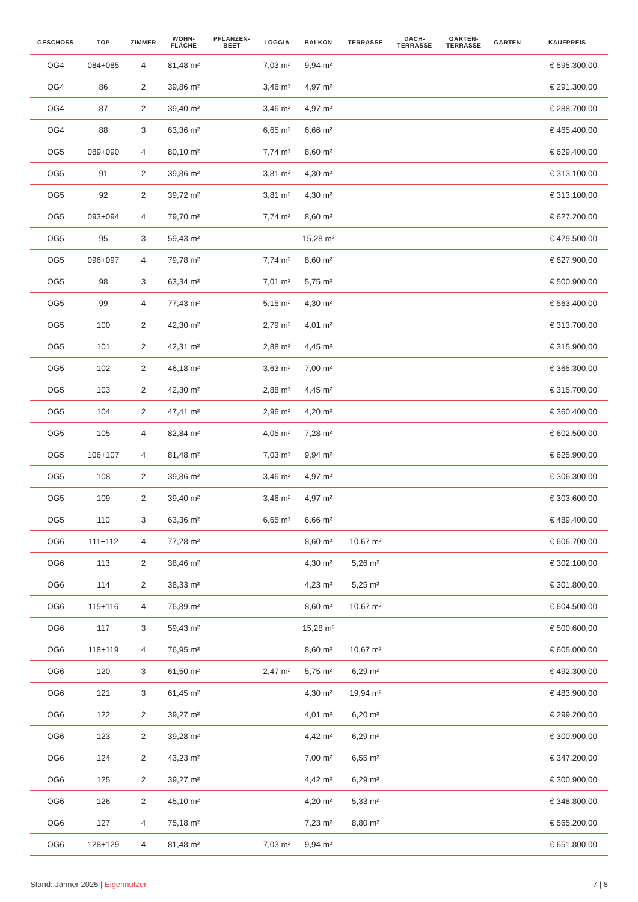| GESCHOSS | TOP | ZIMMER | WOHN- FLÄCHE | PFLANZEN- BEET | LOGGIA | BALKON | TERRASSE | DACH- TERRASSE | GARTEN- TERRASSE | GARTEN | KAUFPREIS |
| --- | --- | --- | --- | --- | --- | --- | --- | --- | --- | --- | --- |
| OG4 | 084+085 | 4 | 81,48 m² | | 7,03 m² | 9,94 m² | | | | | € 595.300,00 |
| OG4 | 86 | 2 | 39,86 m² | | 3,46 m² | 4,97 m² | | | | | € 291.300,00 |
| OG4 | 87 | 2 | 39,40 m² | | 3,46 m² | 4,97 m² | | | | | € 288.700,00 |
| OG4 | 88 | 3 | 63,36 m² | | 6,65 m² | 6,66 m² | | | | | € 465.400,00 |
| OG5 | 089+090 | 4 | 80,10 m² | | 7,74 m² | 8,60 m² | | | | | € 629.400,00 |
| OG5 | 91 | 2 | 39,86 m² | | 3,81 m² | 4,30 m² | | | | | € 313.100,00 |
| OG5 | 92 | 2 | 39,72 m² | | 3,81 m² | 4,30 m² | | | | | € 313.100,00 |
| OG5 | 093+094 | 4 | 79,70 m² | | 7,74 m² | 8,60 m² | | | | | € 627.200,00 |
| OG5 | 95 | 3 | 59,43 m² | | | 15,28 m² | | | | | € 479.500,00 |
| OG5 | 096+097 | 4 | 79,78 m² | | 7,74 m² | 8,60 m² | | | | | € 627.900,00 |
| OG5 | 98 | 3 | 63,34 m² | | 7,01 m² | 5,75 m² | | | | | € 500.900,00 |
| OG5 | 99 | 4 | 77,43 m² | | 5,15 m² | 4,30 m² | | | | | € 563.400,00 |
| OG5 | 100 | 2 | 42,30 m² | | 2,79 m² | 4,01 m² | | | | | € 313.700,00 |
| OG5 | 101 | 2 | 42,31 m² | | 2,88 m² | 4,45 m² | | | | | € 315.900,00 |
| OG5 | 102 | 2 | 46,18 m² | | 3,63 m² | 7,00 m² | | | | | € 365.300,00 |
| OG5 | 103 | 2 | 42,30 m² | | 2,88 m² | 4,45 m² | | | | | € 315.700,00 |
| OG5 | 104 | 2 | 47,41 m² | | 2,96 m² | 4,20 m² | | | | | € 360.400,00 |
| OG5 | 105 | 4 | 82,84 m² | | 4,05 m² | 7,28 m² | | | | | € 602.500,00 |
| OG5 | 106+107 | 4 | 81,48 m² | | 7,03 m² | 9,94 m² | | | | | € 625.900,00 |
| OG5 | 108 | 2 | 39,86 m² | | 3,46 m² | 4,97 m² | | | | | € 306.300,00 |
| OG5 | 109 | 2 | 39,40 m² | | 3,46 m² | 4,97 m² | | | | | € 303.600,00 |
| OG5 | 110 | 3 | 63,36 m² | | 6,65 m² | 6,66 m² | | | | | € 489.400,00 |
| OG6 | 111+112 | 4 | 77,28 m² | | | 8,60 m² | 10,67 m² | | | | € 606.700,00 |
| OG6 | 113 | 2 | 38,46 m² | | | 4,30 m² | 5,26 m² | | | | € 302.100,00 |
| OG6 | 114 | 2 | 38,33 m² | | | 4,23 m² | 5,25 m² | | | | € 301.800,00 |
| OG6 | 115+116 | 4 | 76,89 m² | | | 8,60 m² | 10,67 m² | | | | € 604.500,00 |
| OG6 | 117 | 3 | 59,43 m² | | | 15,28 m² | | | | | € 500.600,00 |
| OG6 | 118+119 | 4 | 76,95 m² | | | 8,60 m² | 10,67 m² | | | | € 605.000,00 |
| OG6 | 120 | 3 | 61,50 m² | | 2,47 m² | 5,75 m² | 6,29 m² | | | | € 492.300,00 |
| OG6 | 121 | 3 | 61,45 m² | | | 4,30 m² | 19,94 m² | | | | € 483.900,00 |
| OG6 | 122 | 2 | 39,27 m² | | | 4,01 m² | 6,20 m² | | | | € 299.200,00 |
| OG6 | 123 | 2 | 39,28 m² | | | 4,42 m² | 6,29 m² | | | | € 300.900,00 |
| OG6 | 124 | 2 | 43,23 m² | | | 7,00 m² | 6,55 m² | | | | € 347.200,00 |
| OG6 | 125 | 2 | 39,27 m² | | | 4,42 m² | 6,29 m² | | | | € 300.900,00 |
| OG6 | 126 | 2 | 45,10 m² | | | 4,20 m² | 5,33 m² | | | | € 348.800,00 |
| OG6 | 127 | 4 | 75,18 m² | | | 7,23 m² | 8,80 m² | | | | € 565.200,00 |
| OG6 | 128+129 | 4 | 81,48 m² | | 7,03 m² | 9,94 m² | | | | | € 651.800,00 |
Stand: Jänner 2025 | Eigennutzer 7 | 8